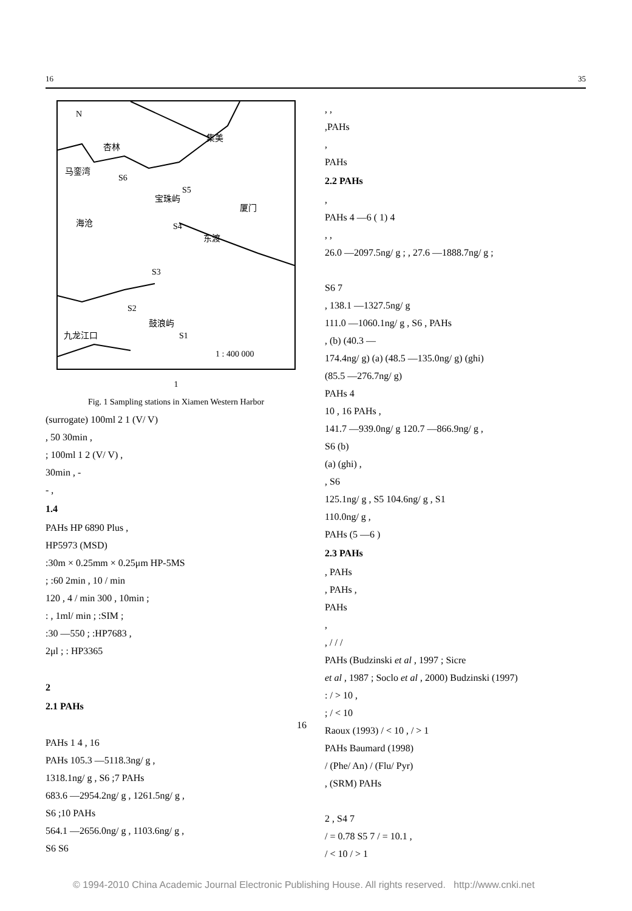16 35
N
杏林
集美
马銮湾
S6
S5
宝珠屿
厦门
海沧
S4
东渡
S3
S2
鼓浪屿
九龙江口
S1
1 : 400 000
1
Fig. 1 Sampling stations in Xiamen Western Harbor
(surrogate) 100ml 2 1 (V/ V)
, 50 30min ,
; 100ml 1 2 (V/ V) ,
30min , -
- ,
1.4
PAHs HP 6890 Plus ,
HP5973 (MSD)
:30m × 0.25mm × 0.25μm HP-5MS
; :60 2min , 10 / min
120 , 4 / min 300 , 10min ;
: , 1ml/ min ; :SIM ;
:30 —550 ; :HP7683 ,
2μl ; : HP3365
2
2.1 PAHs
16
PAHs 1 4 , 16
PAHs 105.3 —5118.3ng/ g ,
1318.1ng/ g , S6 ;7 PAHs
683.6 —2954.2ng/ g , 1261.5ng/ g ,
S6 ;10 PAHs
564.1 —2656.0ng/ g , 1103.6ng/ g ,
S6 S6
, ,
,PAHs
,
PAHs
2.2 PAHs
,
PAHs 4 —6 ( 1) 4
, ,
26.0 —2097.5ng/ g ; , 27.6 —1888.7ng/ g ;
S6 7
, 138.1 —1327.5ng/ g
111.0 —1060.1ng/ g , S6 , PAHs
, (b) (40.3 —
174.4ng/ g) (a) (48.5 —135.0ng/ g) (ghi)
(85.5 —276.7ng/ g)
PAHs 4
10 , 16 PAHs ,
141.7 —939.0ng/ g 120.7 —866.9ng/ g ,
S6 (b)
(a) (ghi) ,
, S6
125.1ng/ g , S5 104.6ng/ g , S1
110.0ng/ g ,
PAHs (5 —6 )
2.3 PAHs
, PAHs
, PAHs ,
PAHs
,
, / / /
PAHs (Budzinski et al , 1997 ; Sicre
et al , 1987 ; Soclo et al , 2000) Budzinski (1997)
: / > 10 ,
; / < 10
Raoux (1993) / < 10 , / > 1
PAHs Baumard (1998)
/ (Phe/ An) / (Flu/ Pyr)
, (SRM) PAHs
2 , S4 7
/ = 0.78 S5 7 / = 10.1 ,
/ < 10 / > 1
© 1994-2010 China Academic Journal Electronic Publishing House. All rights reserved. http://www.cnki.net